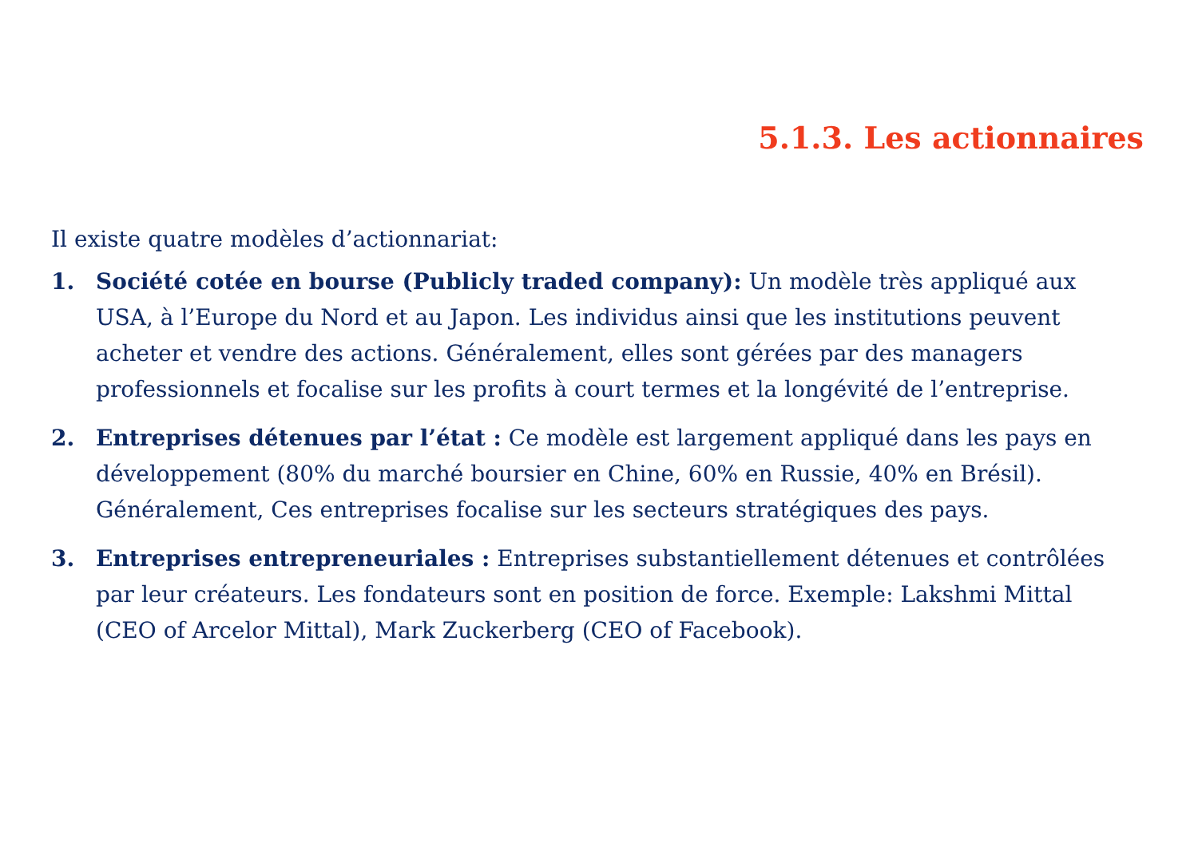5.1.3. Les actionnaires
Il existe quatre modèles d’actionnariat:
1. Société cotée en bourse (Publicly traded company): Un modèle très appliqué aux USA, à l’Europe du Nord et au Japon. Les individus ainsi que les institutions peuvent acheter et vendre des actions. Généralement, elles sont gérées par des managers professionnels et focalise sur les profits à court termes et la longévité de l’entreprise.
2. Entreprises détenues par l’état : Ce modèle est largement appliqué dans les pays en développement (80% du marché boursier en Chine, 60% en Russie, 40% en Brésil). Généralement, Ces entreprises focalise sur les secteurs stratégiques des pays.
3. Entreprises entrepreneuriales : Entreprises substantiellement détenues et contrôlées par leur créateurs. Les fondateurs sont en position de force. Exemple: Lakshmi Mittal (CEO of Arcelor Mittal), Mark Zuckerberg (CEO of Facebook).